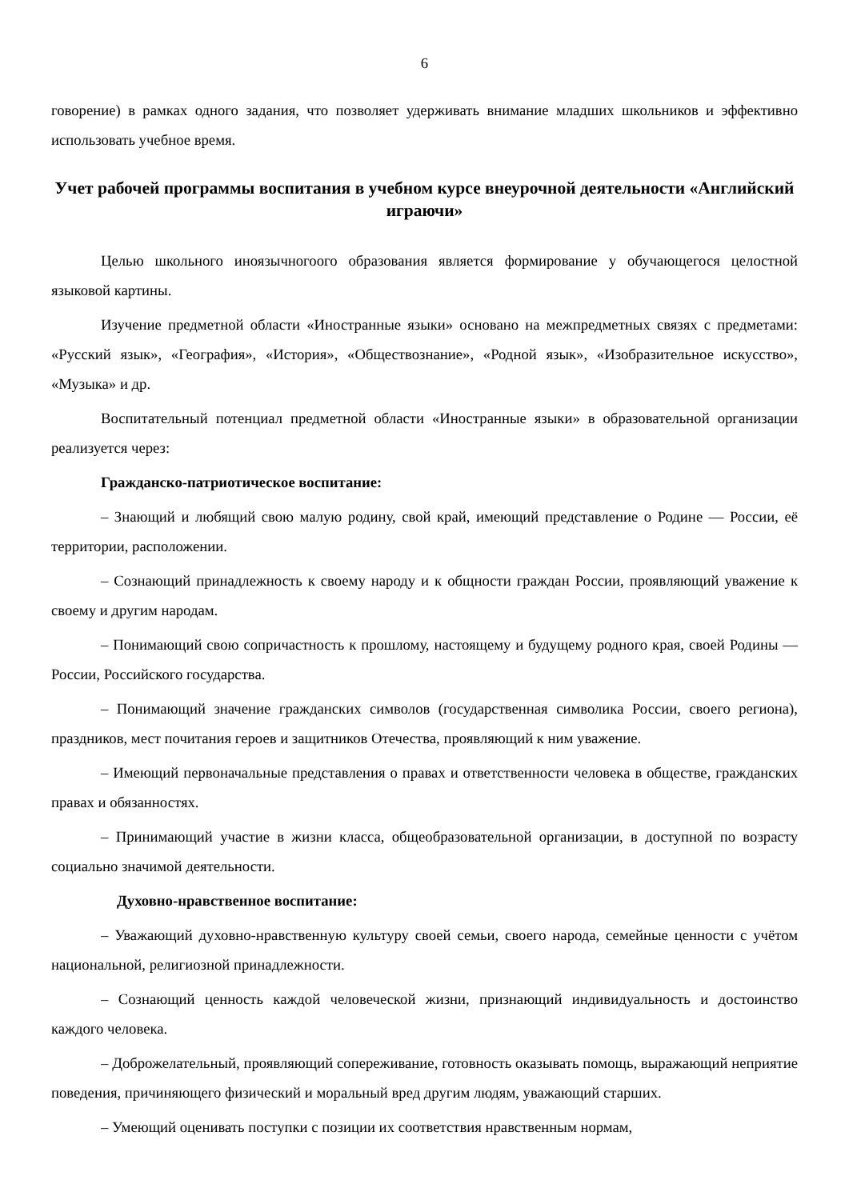6
говорение) в рамках одного задания, что позволяет удерживать внимание младших школьников и эффективно использовать учебное время.
Учет рабочей программы воспитания в учебном курсе внеурочной деятельности «Английский играючи»
Целью школьного иноязычногоого образования является формирование у обучающегося целостной языковой картины.
Изучение предметной области «Иностранные языки» основано на межпредметных связях с предметами: «Русский язык», «География», «История», «Обществознание», «Родной язык», «Изобразительное искусство», «Музыка» и др.
Воспитательный потенциал предметной области «Иностранные языки» в образовательной организации реализуется через:
Гражданско-патриотическое воспитание:
– Знающий и любящий свою малую родину, свой край, имеющий представление о Родине — России, её территории, расположении.
– Сознающий принадлежность к своему народу и к общности граждан России, проявляющий уважение к своему и другим народам.
– Понимающий свою сопричастность к прошлому, настоящему и будущему родного края, своей Родины — России, Российского государства.
– Понимающий значение гражданских символов (государственная символика России, своего региона), праздников, мест почитания героев и защитников Отечества, проявляющий к ним уважение.
– Имеющий первоначальные представления о правах и ответственности человека в обществе, гражданских правах и обязанностях.
– Принимающий участие в жизни класса, общеобразовательной организации, в доступной по возрасту социально значимой деятельности.
Духовно-нравственное воспитание:
– Уважающий духовно-нравственную культуру своей семьи, своего народа, семейные ценности с учётом национальной, религиозной принадлежности.
– Сознающий ценность каждой человеческой жизни, признающий индивидуальность и достоинство каждого человека.
– Доброжелательный, проявляющий сопереживание, готовность оказывать помощь, выражающий неприятие поведения, причиняющего физический и моральный вред другим людям, уважающий старших.
– Умеющий оценивать поступки с позиции их соответствия нравственным нормам,